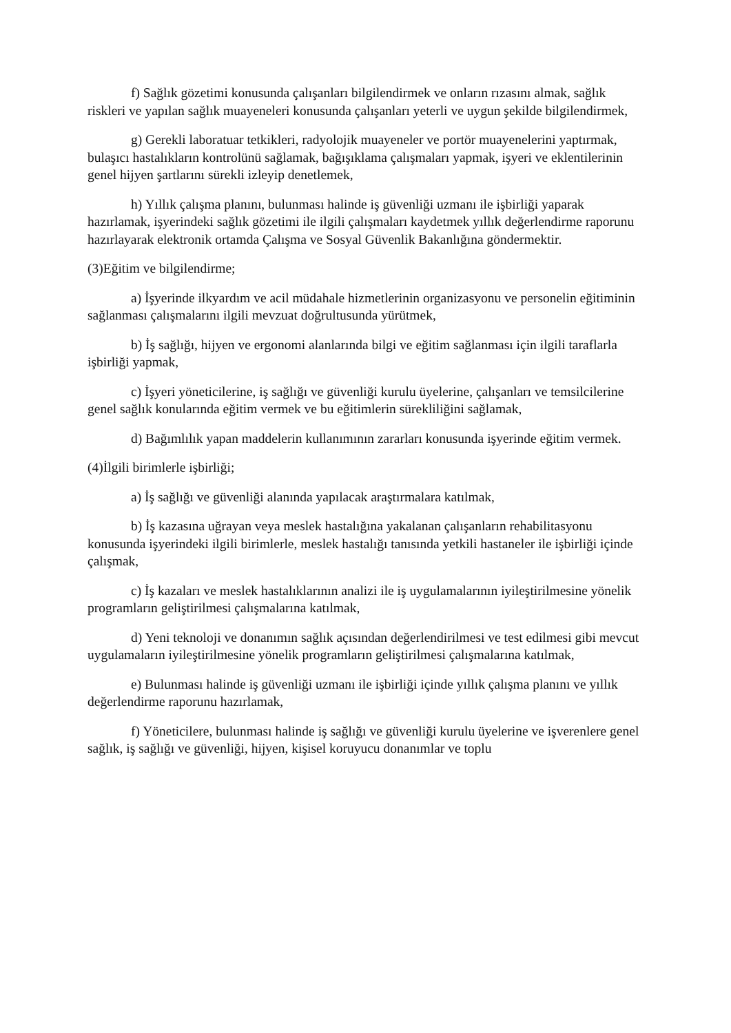f) Sağlık gözetimi konusunda çalışanları bilgilendirmek ve onların rızasını almak, sağlık riskleri ve yapılan sağlık muayeneleri konusunda çalışanları yeterli ve uygun şekilde bilgilendirmek,
g) Gerekli laboratuar tetkikleri, radyolojik muayeneler ve portör muayenelerini yaptırmak, bulaşıcı hastalıkların kontrolünü sağlamak, bağışıklama çalışmaları yapmak, işyeri ve eklentilerinin genel hijyen şartlarını sürekli izleyip denetlemek,
h) Yıllık çalışma planını, bulunması halinde iş güvenliği uzmanı ile işbirliği yaparak hazırlamak, işyerindeki sağlık gözetimi ile ilgili çalışmaları kaydetmek yıllık değerlendirme raporunu hazırlayarak elektronik ortamda Çalışma ve Sosyal Güvenlik Bakanlığına göndermektir.
(3)Eğitim ve bilgilendirme;
a) İşyerinde ilkyardım ve acil müdahale hizmetlerinin organizasyonu ve personelin eğitiminin sağlanması çalışmalarını ilgili mevzuat doğrultusunda yürütmek,
b) İş sağlığı, hijyen ve ergonomi alanlarında bilgi ve eğitim sağlanması için ilgili taraflarla işbirliği yapmak,
c) İşyeri yöneticilerine, iş sağlığı ve güvenliği kurulu üyelerine, çalışanları ve temsilcilerine genel sağlık konularında eğitim vermek ve bu eğitimlerin sürekliliğini sağlamak,
d) Bağımlılık yapan maddelerin kullanımının zararları konusunda işyerinde eğitim vermek.
(4)İlgili birimlerle işbirliği;
a) İş sağlığı ve güvenliği alanında yapılacak araştırmalara katılmak,
b) İş kazasına uğrayan veya meslek hastalığına yakalanan çalışanların rehabilitasyonu konusunda işyerindeki ilgili birimlerle, meslek hastalığı tanısında yetkili hastaneler ile işbirliği içinde çalışmak,
c) İş kazaları ve meslek hastalıklarının analizi ile iş uygulamalarının iyileştirilmesine yönelik programların geliştirilmesi çalışmalarına katılmak,
d) Yeni teknoloji ve donanımın sağlık açısından değerlendirilmesi ve test edilmesi gibi mevcut uygulamaların iyileştirilmesine yönelik programların geliştirilmesi çalışmalarına katılmak,
e) Bulunması halinde iş güvenliği uzmanı ile işbirliği içinde yıllık çalışma planını ve yıllık değerlendirme raporunu hazırlamak,
f) Yöneticilere, bulunması halinde iş sağlığı ve güvenliği kurulu üyelerine ve işverenlere genel sağlık, iş sağlığı ve güvenliği, hijyen, kişisel koruyucu donanımlar ve toplu